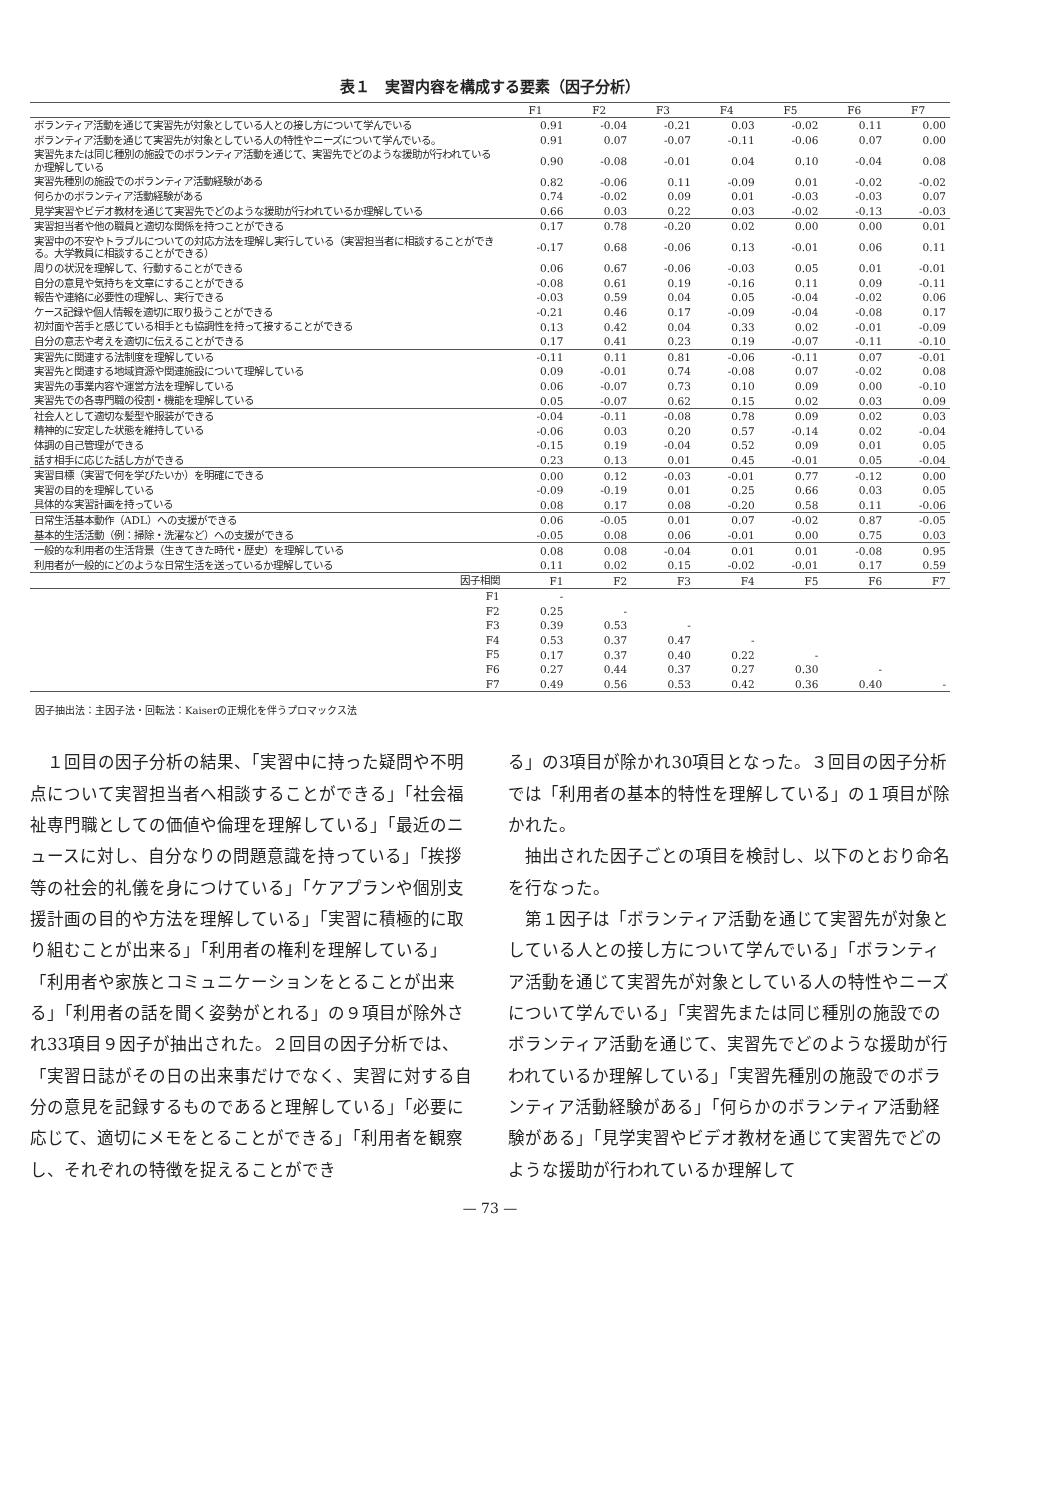表１　実習内容を構成する要素（因子分析）
| | F1 | F2 | F3 | F4 | F5 | F6 | F7 |
| --- | --- | --- | --- | --- | --- | --- | --- |
| ボランティア活動を通じて実習先が対象としている人との接し方について学んでいる | 0.91 | -0.04 | -0.21 | 0.03 | -0.02 | 0.11 | 0.00 |
| ボランティア活動を通じて実習先が対象としている人の特性やニーズについて学んでいる。 | 0.91 | 0.07 | -0.07 | -0.11 | -0.06 | 0.07 | 0.00 |
| 実習先または同じ種別の施設でのボランティア活動を通じて、実習先でどのような援助が行われているか理解している | 0.90 | -0.08 | -0.01 | 0.04 | 0.10 | -0.04 | 0.08 |
| 実習先種別の施設でのボランティア活動経験がある | 0.82 | -0.06 | 0.11 | -0.09 | 0.01 | -0.02 | -0.02 |
| 何らかのボランティア活動経験がある | 0.74 | -0.02 | 0.09 | 0.01 | -0.03 | -0.03 | 0.07 |
| 見学実習やビデオ教材を通じて実習先でどのような援助が行われているか理解している | 0.66 | 0.03 | 0.22 | 0.03 | -0.02 | -0.13 | -0.03 |
| 実習担当者や他の職員と適切な関係を持つことができる | 0.17 | 0.78 | -0.20 | 0.02 | 0.00 | 0.00 | 0.01 |
| 実習中の不安やトラブルについての対応方法を理解し実行している（実習担当者に相談することができる。大学教員に相談することができる） | -0.17 | 0.68 | -0.06 | 0.13 | -0.01 | 0.06 | 0.11 |
| 周りの状況を理解して、行動することができる | 0.06 | 0.67 | -0.06 | -0.03 | 0.05 | 0.01 | -0.01 |
| 自分の意見や気持ちを文章にすることができる | -0.08 | 0.61 | 0.19 | -0.16 | 0.11 | 0.09 | -0.11 |
| 報告や連絡に必要性の理解し、実行できる | -0.03 | 0.59 | 0.04 | 0.05 | -0.04 | -0.02 | 0.06 |
| ケース記録や個人情報を適切に取り扱うことができる | -0.21 | 0.46 | 0.17 | -0.09 | -0.04 | -0.08 | 0.17 |
| 初対面や苦手と感じている相手とも協調性を持って接することができる | 0.13 | 0.42 | 0.04 | 0.33 | 0.02 | -0.01 | -0.09 |
| 自分の意志や考えを適切に伝えることができる | 0.17 | 0.41 | 0.23 | 0.19 | -0.07 | -0.11 | -0.10 |
| 実習先に関連する法制度を理解している | -0.11 | 0.11 | 0.81 | -0.06 | -0.11 | 0.07 | -0.01 |
| 実習先と関連する地域資源や関連施設について理解している | 0.09 | -0.01 | 0.74 | -0.08 | 0.07 | -0.02 | 0.08 |
| 実習先の事業内容や運営方法を理解している | 0.06 | -0.07 | 0.73 | 0.10 | 0.09 | 0.00 | -0.10 |
| 実習先での各専門職の役割・機能を理解している | 0.05 | -0.07 | 0.62 | 0.15 | 0.02 | 0.03 | 0.09 |
| 社会人として適切な髪型や服装ができる | -0.04 | -0.11 | -0.08 | 0.78 | 0.09 | 0.02 | 0.03 |
| 精神的に安定した状態を維持している | -0.06 | 0.03 | 0.20 | 0.57 | -0.14 | 0.02 | -0.04 |
| 体調の自己管理ができる | -0.15 | 0.19 | -0.04 | 0.52 | 0.09 | 0.01 | 0.05 |
| 話す相手に応じた話し方ができる | 0.23 | 0.13 | 0.01 | 0.45 | -0.01 | 0.05 | -0.04 |
| 実習目標（実習で何を学びたいか）を明確にできる | 0.00 | 0.12 | -0.03 | -0.01 | 0.77 | -0.12 | 0.00 |
| 実習の目的を理解している | -0.09 | -0.19 | 0.01 | 0.25 | 0.66 | 0.03 | 0.05 |
| 具体的な実習計画を持っている | 0.08 | 0.17 | 0.08 | -0.20 | 0.58 | 0.11 | -0.06 |
| 日常生活基本動作（ADL）への支援ができる | 0.06 | -0.05 | 0.01 | 0.07 | -0.02 | 0.87 | -0.05 |
| 基本的生活活動（例：掃除・洗濯など）への支援ができる | -0.05 | 0.08 | 0.06 | -0.01 | 0.00 | 0.75 | 0.03 |
| 一般的な利用者の生活背景（生きてきた時代・歴史）を理解している | 0.08 | 0.08 | -0.04 | 0.01 | 0.01 | -0.08 | 0.95 |
| 利用者が一般的にどのような日常生活を送っているか理解している | 0.11 | 0.02 | 0.15 | -0.02 | -0.01 | 0.17 | 0.59 |
| 因子相関 | F1 | F2 | F3 | F4 | F5 | F6 | F7 |
| F1 | - | | | | | | |
| F2 | 0.25 | - | | | | | |
| F3 | 0.39 | 0.53 | - | | | | |
| F4 | 0.53 | 0.37 | 0.47 | - | | | |
| F5 | 0.17 | 0.37 | 0.40 | 0.22 | - | | |
| F6 | 0.27 | 0.44 | 0.37 | 0.27 | 0.30 | - | |
| F7 | 0.49 | 0.56 | 0.53 | 0.42 | 0.36 | 0.40 | - |
因子抽出法：主因子法・回転法：Kaiserの正規化を伴うプロマックス法
１回目の因子分析の結果、「実習中に持った疑問や不明点について実習担当者へ相談することができる」「社会福祉専門職としての価値や倫理を理解している」「最近のニュースに対し、自分なりの問題意識を持っている」「挨拶等の社会的礼儀を身につけている」「ケアプランや個別支援計画の目的や方法を理解している」「実習に積極的に取り組むことが出来る」「利用者の権利を理解している」「利用者や家族とコミュニケーションをとることが出来る」「利用者の話を聞く姿勢がとれる」の９項目が除外され33項目９因子が抽出された。２回目の因子分析では、「実習日誌がその日の出来事だけでなく、実習に対する自分の意見を記録するものであると理解している」「必要に応じて、適切にメモをとることができる」「利用者を観察し、それぞれの特徴を捉えることができ
る」の3項目が除かれ30項目となった。３回目の因子分析では「利用者の基本的特性を理解している」の１項目が除かれた。
抽出された因子ごとの項目を検討し、以下のとおり命名を行なった。
第１因子は「ボランティア活動を通じて実習先が対象としている人との接し方について学んでいる」「ボランティア活動を通じて実習先が対象としている人の特性やニーズについて学んでいる」「実習先または同じ種別の施設でのボランティア活動を通じて、実習先でどのような援助が行われているか理解している」「実習先種別の施設でのボランティア活動経験がある」「何らかのボランティア活動経験がある」「見学実習やビデオ教材を通じて実習先でどのような援助が行われているか理解して
— 73 —